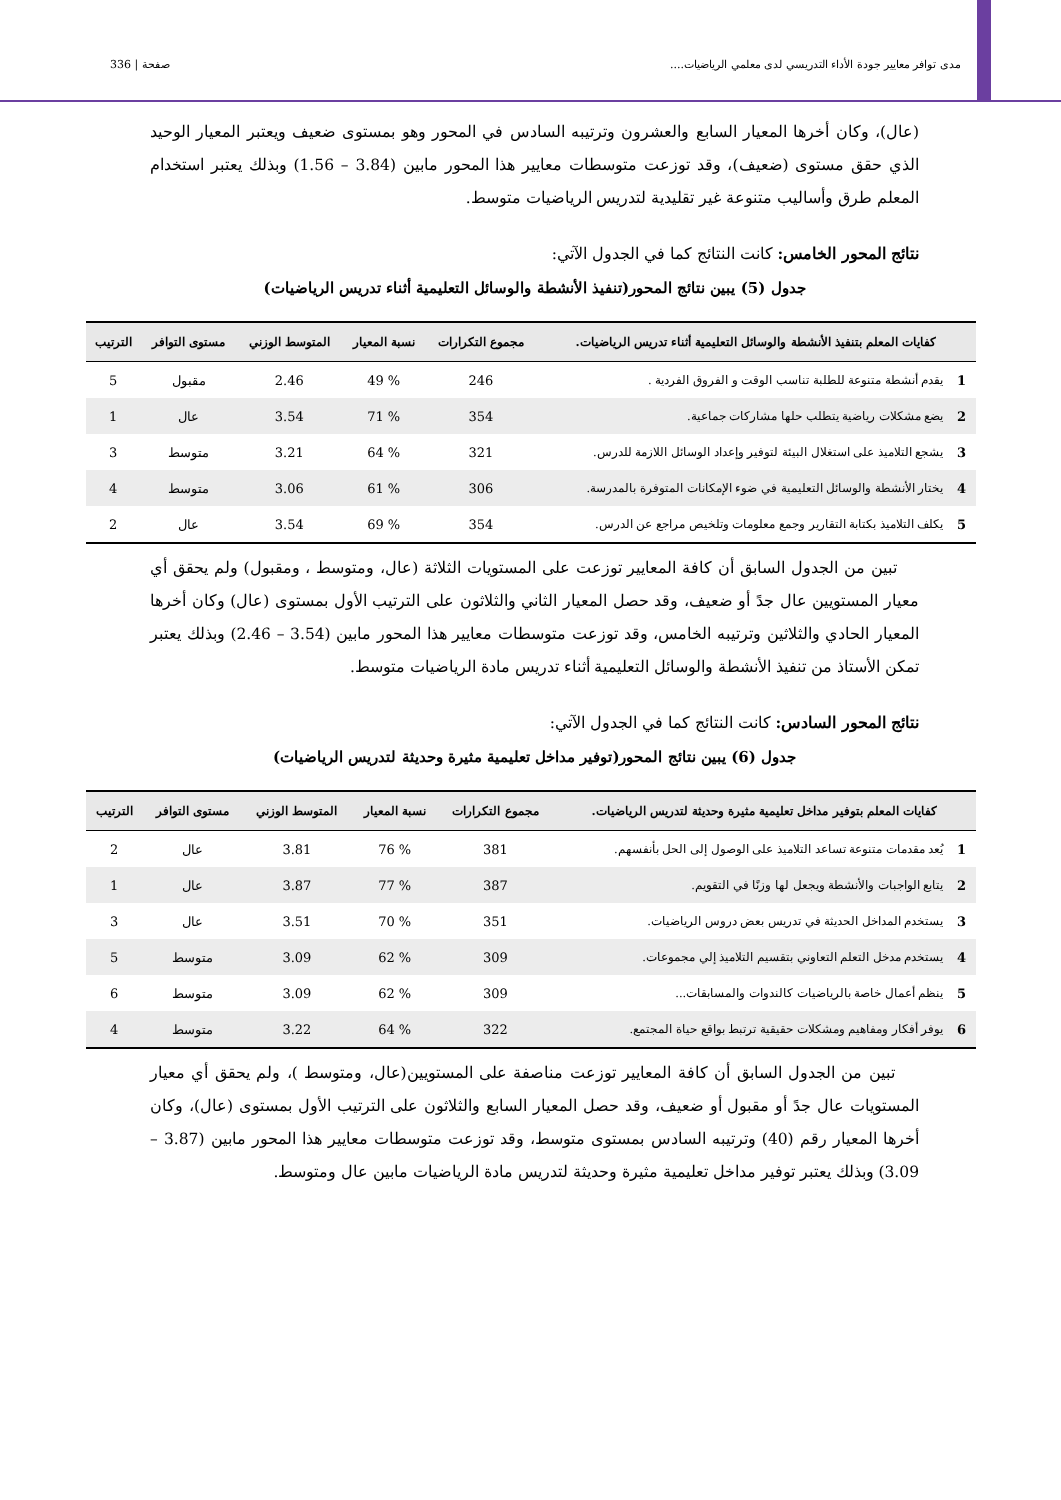مدى توافر معايير جودة الأداء التدريسي لدى معلمي الرياضيات.... صفحة | 336
(عال)، وكان أخرها المعيار السابع والعشرون وترتيبه السادس في المحور وهو بمستوى ضعيف ويعتبر المعيار الوحيد الذي حقق مستوى (ضعيف)، وقد توزعت متوسطات معايير هذا المحور مابين (3.84 – 1.56) وبذلك يعتبر استخدام المعلم طرق وأساليب متنوعة غير تقليدية لتدريس الرياضيات متوسط.
نتائج المحور الخامس: كانت النتائج كما في الجدول الآتي:
جدول (5) يبين نتائج المحور(تنفيذ الأنشطة والوسائل التعليمية أثناء تدريس الرياضيات)
| كفايات المعلم بتنفيذ الأنشطة والوسائل التعليمية أثناء تدريس الرياضيات. | | مجموع التكرارات | نسبة المعيار | المتوسط الوزني | مستوى التوافر | الترتيب |
| --- | --- | --- | --- | --- | --- | --- |
| 1 | يقدم أنشطة متنوعة للطلبة تناسب الوقت و الفروق الفردية . | 246 | % 49 | 2.46 | مقبول | 5 |
| 2 | يضع مشكلات رياضية يتطلب حلها مشاركات جماعية. | 354 | % 71 | 3.54 | عال | 1 |
| 3 | يشجع التلاميذ على استغلال البيئة لتوفير وإعداد الوسائل اللازمة للدرس. | 321 | % 64 | 3.21 | متوسط | 3 |
| 4 | يختار الأنشطة والوسائل التعليمية في ضوء الإمكانات المتوفرة بالمدرسة. | 306 | % 61 | 3.06 | متوسط | 4 |
| 5 | يكلف التلاميذ بكتابة التقارير وجمع معلومات وتلخيص مراجع عن الدرس. | 354 | % 69 | 3.54 | عال | 2 |
تبين من الجدول السابق أن كافة المعايير توزعت على المستويات الثلاثة (عال، ومتوسط ، ومقبول) ولم يحقق أي معيار المستويين عال جدً أو ضعيف، وقد حصل المعيار الثاني والثلاثون على الترتيب الأول بمستوى (عال) وكان أخرها المعيار الحادي والثلاثين وترتيبه الخامس، وقد توزعت متوسطات معايير هذا المحور مابين (3.54 – 2.46) وبذلك يعتبر تمكن الأستاذ من تنفيذ الأنشطة والوسائل التعليمية أثناء تدريس مادة الرياضيات متوسط.
نتائج المحور السادس: كانت النتائج كما في الجدول الآتي:
جدول (6) يبين نتائج المحور(توفير مداخل تعليمية مثيرة وحديثة لتدريس الرياضيات)
| كفايات المعلم بتوفير مداخل تعليمية مثيرة وحديثة لتدريس الرياضيات. | | مجموع التكرارات | نسبة المعيار | المتوسط الوزني | مستوى التوافر | الترتيب |
| --- | --- | --- | --- | --- | --- | --- |
| 1 | يُعد مقدمات متنوعة تساعد التلاميذ على الوصول إلى الحل بأنفسهم. | 381 | % 76 | 3.81 | عال | 2 |
| 2 | يتابع الواجبات والأنشطة ويجعل لها وزنًا في التقويم. | 387 | % 77 | 3.87 | عال | 1 |
| 3 | يستخدم المداخل الحديثة في تدريس بعض دروس الرياضيات. | 351 | % 70 | 3.51 | عال | 3 |
| 4 | يستخدم مدخل التعلم التعاوني بتقسيم التلاميذ إلي مجموعات. | 309 | % 62 | 3.09 | متوسط | 5 |
| 5 | ينظم أعمال خاصة بالرياضيات كالندوات والمسابقات... | 309 | % 62 | 3.09 | متوسط | 6 |
| 6 | يوفر أفكار ومفاهيم ومشكلات حقيقية ترتبط بواقع حياة المجتمع. | 322 | % 64 | 3.22 | متوسط | 4 |
تبين من الجدول السابق أن كافة المعايير توزعت مناصفة على المستويين(عال، ومتوسط )، ولم يحقق أي معيار المستويات عال جدً أو مقبول أو ضعيف، وقد حصل المعيار السابع والثلاثون على الترتيب الأول بمستوى (عال)، وكان أخرها المعيار رقم (40) وترتيبه السادس بمستوى متوسط، وقد توزعت متوسطات معايير هذا المحور مابين (3.87 – 3.09) وبذلك يعتبر توفير مداخل تعليمية مثيرة وحديثة لتدريس مادة الرياضيات مابين عال ومتوسط.